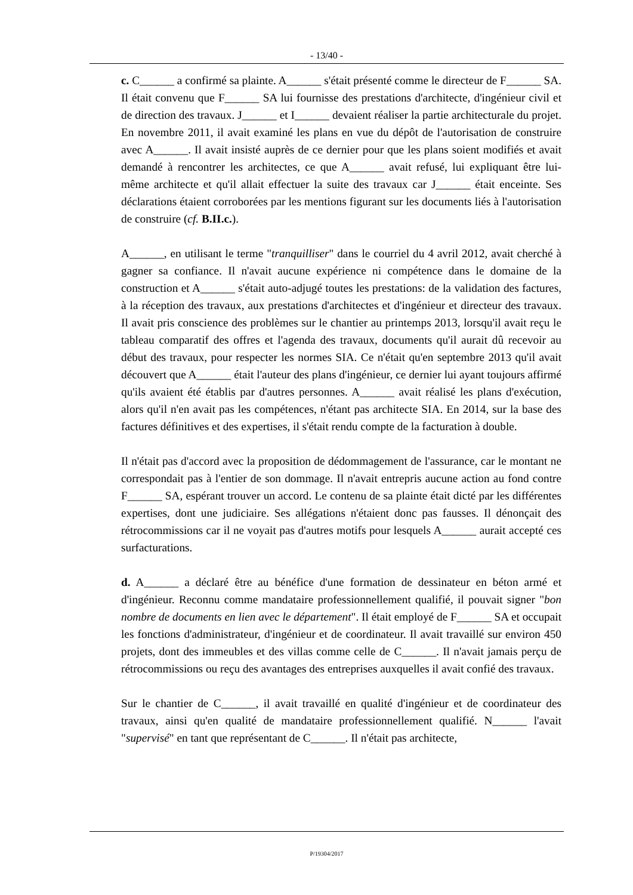- 13/40 -
c. C______ a confirmé sa plainte. A______ s'était présenté comme le directeur de F______ SA. Il était convenu que F______ SA lui fournisse des prestations d'architecte, d'ingénieur civil et de direction des travaux. J______ et I______ devaient réaliser la partie architecturale du projet. En novembre 2011, il avait examiné les plans en vue du dépôt de l'autorisation de construire avec A______. Il avait insisté auprès de ce dernier pour que les plans soient modifiés et avait demandé à rencontrer les architectes, ce que A______ avait refusé, lui expliquant être lui-même architecte et qu'il allait effectuer la suite des travaux car J______ était enceinte. Ses déclarations étaient corroborées par les mentions figurant sur les documents liés à l'autorisation de construire (cf. B.II.c.).
A______, en utilisant le terme "tranquilliser" dans le courriel du 4 avril 2012, avait cherché à gagner sa confiance. Il n'avait aucune expérience ni compétence dans le domaine de la construction et A______ s'était auto-adjugé toutes les prestations: de la validation des factures, à la réception des travaux, aux prestations d'architectes et d'ingénieur et directeur des travaux. Il avait pris conscience des problèmes sur le chantier au printemps 2013, lorsqu'il avait reçu le tableau comparatif des offres et l'agenda des travaux, documents qu'il aurait dû recevoir au début des travaux, pour respecter les normes SIA. Ce n'était qu'en septembre 2013 qu'il avait découvert que A______ était l'auteur des plans d'ingénieur, ce dernier lui ayant toujours affirmé qu'ils avaient été établis par d'autres personnes. A______ avait réalisé les plans d'exécution, alors qu'il n'en avait pas les compétences, n'étant pas architecte SIA. En 2014, sur la base des factures définitives et des expertises, il s'était rendu compte de la facturation à double.
Il n'était pas d'accord avec la proposition de dédommagement de l'assurance, car le montant ne correspondait pas à l'entier de son dommage. Il n'avait entrepris aucune action au fond contre F______ SA, espérant trouver un accord. Le contenu de sa plainte était dicté par les différentes expertises, dont une judiciaire. Ses allégations n'étaient donc pas fausses. Il dénonçait des rétrocommissions car il ne voyait pas d'autres motifs pour lesquels A______ aurait accepté ces surfacturations.
d. A______ a déclaré être au bénéfice d'une formation de dessinateur en béton armé et d'ingénieur. Reconnu comme mandataire professionnellement qualifié, il pouvait signer "bon nombre de documents en lien avec le département". Il était employé de F______ SA et occupait les fonctions d'administrateur, d'ingénieur et de coordinateur. Il avait travaillé sur environ 450 projets, dont des immeubles et des villas comme celle de C______. Il n'avait jamais perçu de rétrocommissions ou reçu des avantages des entreprises auxquelles il avait confié des travaux.
Sur le chantier de C______, il avait travaillé en qualité d'ingénieur et de coordinateur des travaux, ainsi qu'en qualité de mandataire professionnellement qualifié. N______ l'avait "supervisé" en tant que représentant de C______. Il n'était pas architecte,
P/19304/2017